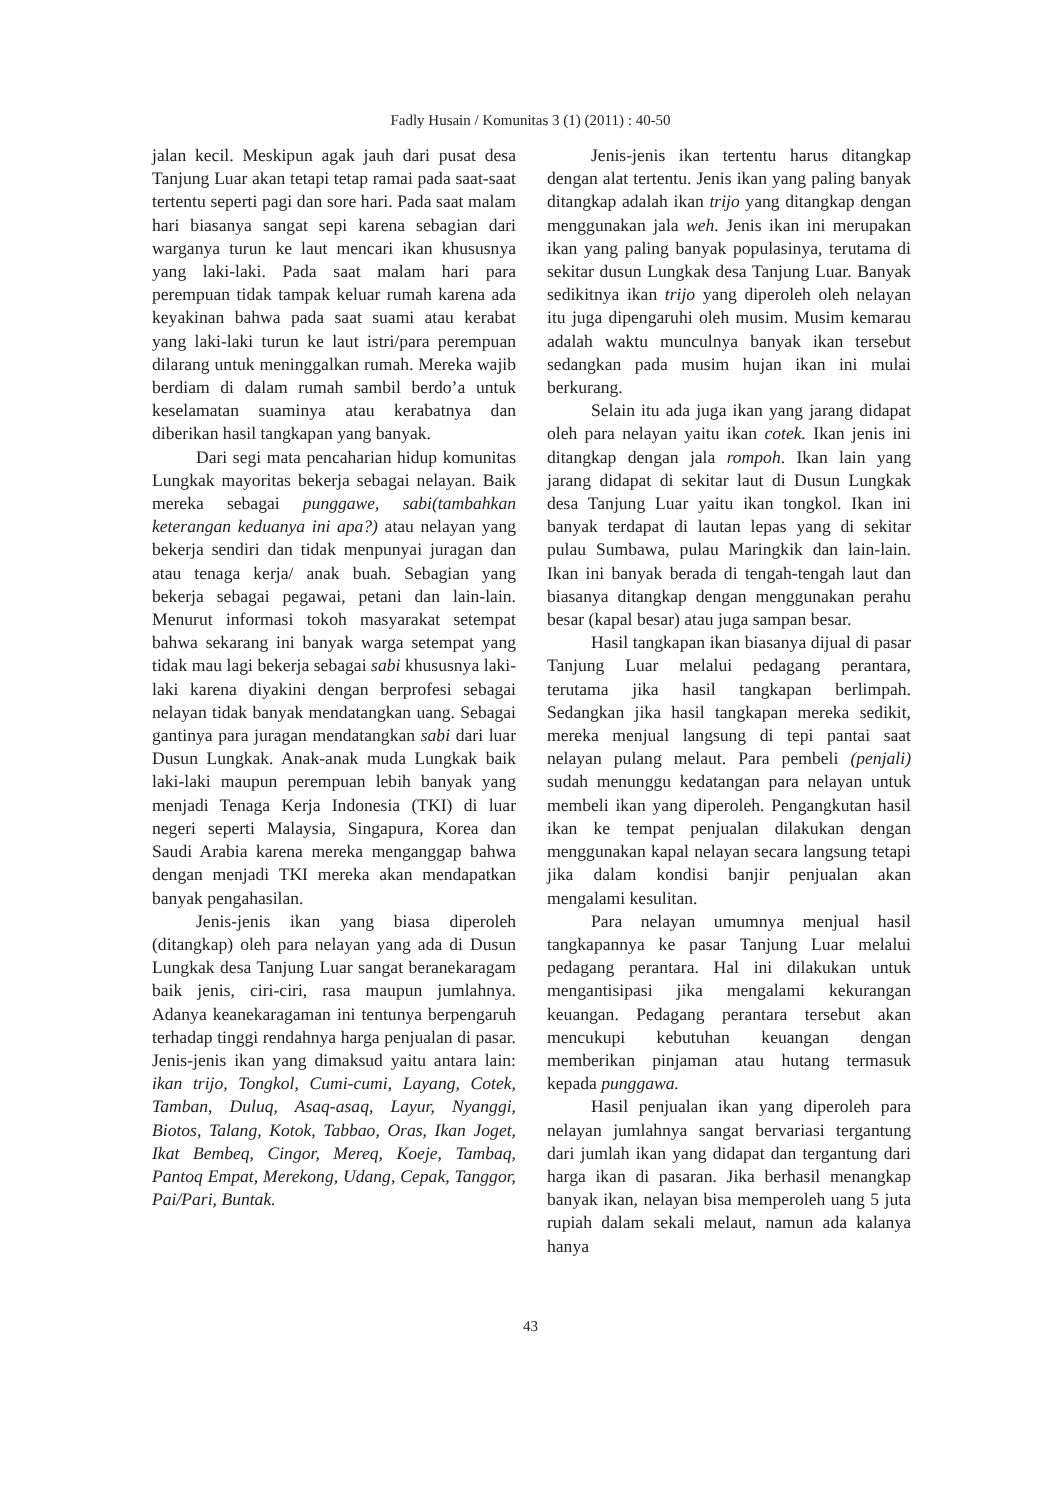Fadly Husain / Komunitas 3 (1) (2011) : 40-50
jalan kecil. Meskipun agak jauh dari pusat desa Tanjung Luar akan tetapi tetap ramai pada saat-saat tertentu seperti pagi dan sore hari. Pada saat malam hari biasanya sangat sepi karena sebagian dari warganya turun ke laut mencari ikan khususnya yang laki-laki. Pada saat malam hari para perempuan tidak tampak keluar rumah karena ada keyakinan bahwa pada saat suami atau kerabat yang laki-laki turun ke laut istri/para perempuan dilarang untuk meninggalkan rumah. Mereka wajib berdiam di dalam rumah sambil berdo’a untuk keselamatan suaminya atau kerabatnya dan diberikan hasil tangkapan yang banyak.
Dari segi mata pencaharian hidup komunitas Lungkak mayoritas bekerja sebagai nelayan. Baik mereka sebagai punggawe, sabi(tambahkan keterangan keduanya ini apa?) atau nelayan yang bekerja sendiri dan tidak menpunyai juragan dan atau tenaga kerja/ anak buah. Sebagian yang bekerja sebagai pegawai, petani dan lain-lain. Menurut informasi tokoh masyarakat setempat bahwa sekarang ini banyak warga setempat yang tidak mau lagi bekerja sebagai sabi khususnya laki-laki karena diyakini dengan berprofesi sebagai nelayan tidak banyak mendatangkan uang. Sebagai gantinya para juragan mendatangkan sabi dari luar Dusun Lungkak. Anak-anak muda Lungkak baik laki-laki maupun perempuan lebih banyak yang menjadi Tenaga Kerja Indonesia (TKI) di luar negeri seperti Malaysia, Singapura, Korea dan Saudi Arabia karena mereka menganggap bahwa dengan menjadi TKI mereka akan mendapatkan banyak pengahasilan.
Jenis-jenis ikan yang biasa diperoleh (ditangkap) oleh para nelayan yang ada di Dusun Lungkak desa Tanjung Luar sangat beranekaragam baik jenis, ciri-ciri, rasa maupun jumlahnya. Adanya keanekaragaman ini tentunya berpengaruh terhadap tinggi rendahnya harga penjualan di pasar. Jenis-jenis ikan yang dimaksud yaitu antara lain: ikan trijo, Tongkol, Cumi-cumi, Layang, Cotek, Tamban, Duluq, Asaq-asaq, Layur, Nyanggi, Biotos, Talang, Kotok, Tabbao, Oras, Ikan Joget, Ikat Bembeq, Cingor, Mereq, Koeje, Tambaq, Pantoq Empat, Merekong, Udang, Cepak, Tanggor, Pai/Pari, Buntak.
Jenis-jenis ikan tertentu harus ditangkap dengan alat tertentu. Jenis ikan yang paling banyak ditangkap adalah ikan trijo yang ditangkap dengan menggunakan jala weh. Jenis ikan ini merupakan ikan yang paling banyak populasinya, terutama di sekitar dusun Lungkak desa Tanjung Luar. Banyak sedikitnya ikan trijo yang diperoleh oleh nelayan itu juga dipengaruhi oleh musim. Musim kemarau adalah waktu munculnya banyak ikan tersebut sedangkan pada musim hujan ikan ini mulai berkurang.
Selain itu ada juga ikan yang jarang didapat oleh para nelayan yaitu ikan cotek. Ikan jenis ini ditangkap dengan jala rompoh. Ikan lain yang jarang didapat di sekitar laut di Dusun Lungkak desa Tanjung Luar yaitu ikan tongkol. Ikan ini banyak terdapat di lautan lepas yang di sekitar pulau Sumbawa, pulau Maringkik dan lain-lain. Ikan ini banyak berada di tengah-tengah laut dan biasanya ditangkap dengan menggunakan perahu besar (kapal besar) atau juga sampan besar.
Hasil tangkapan ikan biasanya dijual di pasar Tanjung Luar melalui pedagang perantara, terutama jika hasil tangkapan berlimpah. Sedangkan jika hasil tangkapan mereka sedikit, mereka menjual langsung di tepi pantai saat nelayan pulang melaut. Para pembeli (penjali) sudah menunggu kedatangan para nelayan untuk membeli ikan yang diperoleh. Pengangkutan hasil ikan ke tempat penjualan dilakukan dengan menggunakan kapal nelayan secara langsung tetapi jika dalam kondisi banjir penjualan akan mengalami kesulitan.
Para nelayan umumnya menjual hasil tangkapannya ke pasar Tanjung Luar melalui pedagang perantara. Hal ini dilakukan untuk mengantisipasi jika mengalami kekurangan keuangan. Pedagang perantara tersebut akan mencukupi kebutuhan keuangan dengan memberikan pinjaman atau hutang termasuk kepada punggawa.
Hasil penjualan ikan yang diperoleh para nelayan jumlahnya sangat bervariasi tergantung dari jumlah ikan yang didapat dan tergantung dari harga ikan di pasaran. Jika berhasil menangkap banyak ikan, nelayan bisa memperoleh uang 5 juta rupiah dalam sekali melaut, namun ada kalanya hanya
43